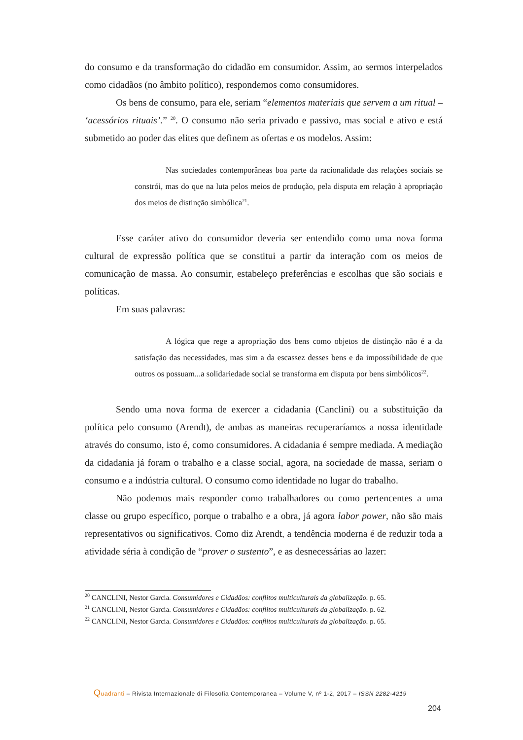do consumo e da transformação do cidadão em consumidor. Assim, ao sermos interpelados como cidadãos (no âmbito político), respondemos como consumidores.
Os bens de consumo, para ele, seriam “elementos materiais que servem a um ritual – ‘acessórios rituais’.” <sup>20</sup>. O consumo não seria privado e passivo, mas social e ativo e está submetido ao poder das elites que definem as ofertas e os modelos. Assim:
Nas sociedades contemporâneas boa parte da racionalidade das relações sociais se constrói, mas do que na luta pelos meios de produção, pela disputa em relação à apropriação dos meios de distinção simbólica<sup>21</sup>.
Esse caráter ativo do consumidor deveria ser entendido como uma nova forma cultural de expressão política que se constitui a partir da interação com os meios de comunicação de massa. Ao consumir, estabeleço preferências e escolhas que são sociais e políticas.
Em suas palavras:
A lógica que rege a apropriação dos bens como objetos de distinção não é a da satisfação das necessidades, mas sim a da escassez desses bens e da impossibilidade de que outros os possuam...a solidariedade social se transforma em disputa por bens simbólicos<sup>22</sup>.
Sendo uma nova forma de exercer a cidadania (Canclini) ou a substituição da política pelo consumo (Arendt), de ambas as maneiras recuperaríamos a nossa identidade através do consumo, isto é, como consumidores. A cidadania é sempre mediada. A mediação da cidadania já foram o trabalho e a classe social, agora, na sociedade de massa, seriam o consumo e a indústria cultural. O consumo como identidade no lugar do trabalho.
Não podemos mais responder como trabalhadores ou como pertencentes a uma classe ou grupo específico, porque o trabalho e a obra, já agora labor power, não são mais representativos ou significativos. Como diz Arendt, a tendência moderna é de reduzir toda a atividade séria à condição de “prover o sustento”, e as desnecessárias ao lazer:
<sup>20</sup> CANCLINI, Nestor Garcia. Consumidores e Cidadãos: conflitos multiculturais da globalização. p. 65.
<sup>21</sup> CANCLINI, Nestor Garcia. Consumidores e Cidadãos: conflitos multiculturais da globalização. p. 62.
<sup>22</sup> CANCLINI, Nestor Garcia. Consumidores e Cidadãos: conflitos multiculturais da globalização. p. 65.
Quadranti – Rivista Internazionale di Filosofia Contemporanea – Volume V, nº 1-2, 2017 – ISSN 2282-4219
204